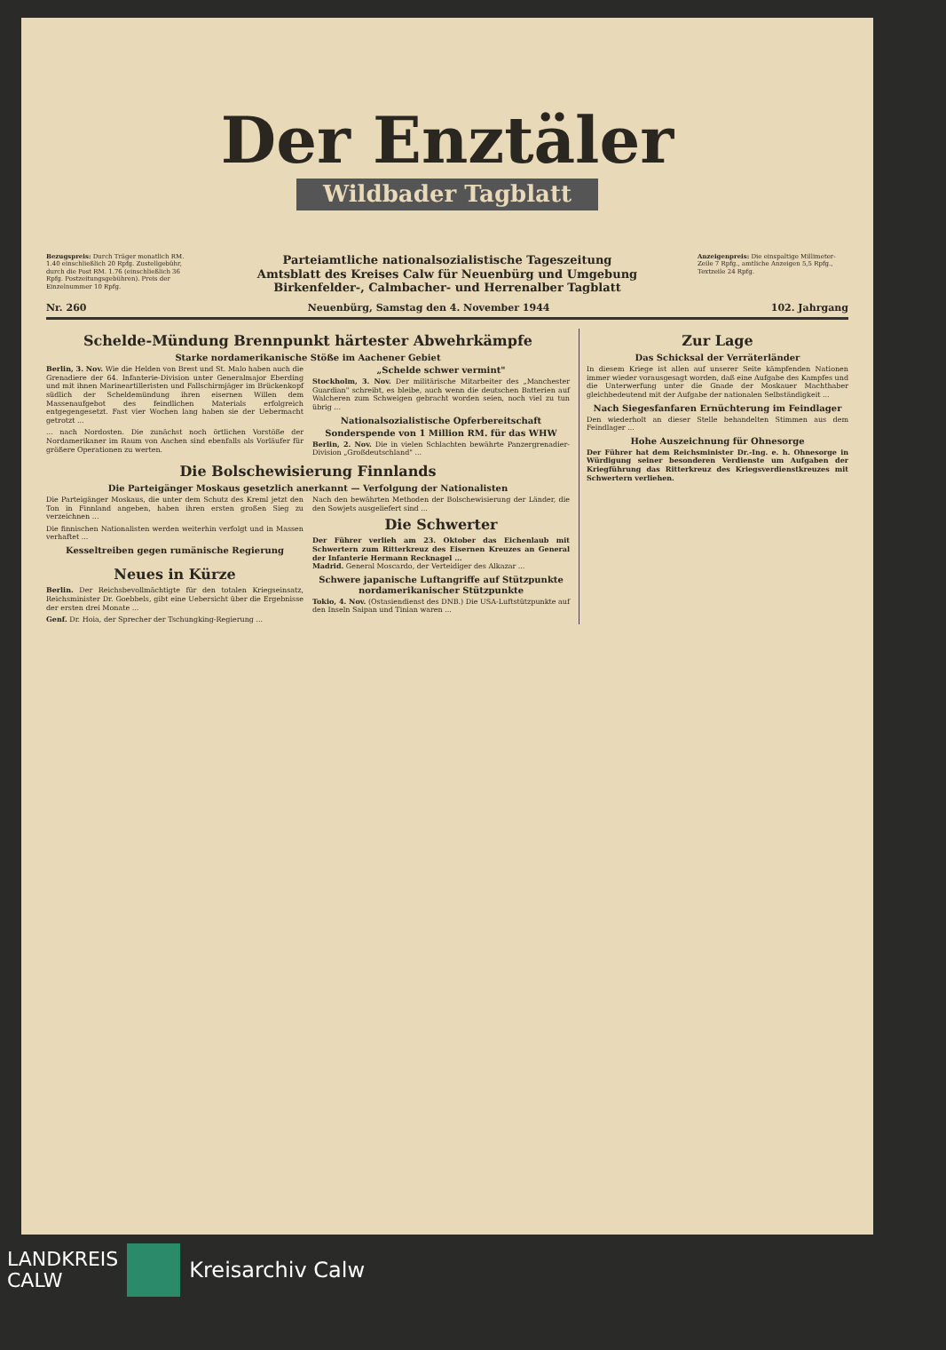Der Enztäler
Wildbader Tagblatt
Bezugspreis: Durch Träger monatlich RM. 1.40 einschließlich 20 Rpfg. Zustellgebühr, durch die Post RM. 1.76 (einschließlich 36 Rpfg. Postzeitungsgebühren). Preis der Einzelnummer 10 Rpfg.
Parteiamtliche nationalsozialistische Tageszeitung
Amtsblatt des Kreises Calw für Neuenbürg und Umgebung
Birkenfelder-, Calmbacher- und Herrenalber Tagblatt
Anzeigenpreis: Die einspaltige Millimeter-Zeile 7 Rpfg., amtliche Anzeigen 5,5 Rpfg., Textzeile 24 Rpfg.
Nr. 260 Neuenbürg, Samstag den 4. November 1944 102. Jahrgang
Schelde-Mündung Brennpunkt härtester Abwehrkämpfe
Starke nordamerikanische Stöße im Aachener Gebiet
Berlin, 3. Nov. Wie die Helden von Brest und St. Malo haben auch die Grenadiere der 64. Infanterie-Division unter Generalmajor Eberding und mit ihnen Marineartilleristen und Fallschirmjäger im Brückenkopf südlich der Scheldemündung ihren eisernen Willen dem Massenaufgebot des feindlichen Materials erfolgreich entgegengesetzt. Fast vier Wochen lang haben sie der Uebermacht getrotzt ...
... nach Nordosten. Die zunächst noch örtlichen Vorstöße der Nordamerikaner im Raum von Aachen sind ebenfalls als Vorläufer für größere Operationen zu werten.
„Schelde schwer vermint"
Stockholm, 3. Nov. Der militärische Mitarbeiter des „Manchester Guardian" schreibt, es bleibe, auch wenn die deutschen Batterien auf Walcheren zum Schweigen gebracht worden seien, noch viel zu tun übrig ...
Nationalsozialistische Opferbereitschaft
Sonderspende von 1 Million RM. für das WHW
Berlin, 2. Nov. Die in vielen Schlachten bewährte Panzergrenadier-Division „Großdeutschland" ...
Die Bolschewisierung Finnlands
Die Parteigänger Moskaus gesetzlich anerkannt — Verfolgung der Nationalisten
Die Parteigänger Moskaus, die unter dem Schutz des Kreml jetzt den Ton in Finnland angeben, haben ihren ersten großen Sieg zu verzeichnen ...
Die finnischen Nationalisten werden weiterhin verfolgt und in Massen verhaftet ...
Kesseltreiben gegen rumänische Regierung
Nach den bewährten Methoden der Bolschewisierung der Länder, die den Sowjets ausgeliefert sind ...
Die Schwerter
Der Führer verlieh am 23. Oktober das Eichenlaub mit Schwertern zum Ritterkreuz des Eisernen Kreuzes an General der Infanterie Hermann Recknagel ...
Neues in Kürze
Berlin. Der Reichsbevollmächtigte für den totalen Kriegseinsatz, Reichsminister Dr. Goebbels, gibt eine Uebersicht über die Ergebnisse der ersten drei Monate ...
Genf. Dr. Hoia, der Sprecher der Tschungking-Regierung ...
Madrid. General Moscardo, der Verteidiger des Alkazar ...
Schwere japanische Luftangriffe auf Stützpunkte nordamerikanischer Stützpunkte
Tokio, 4. Nov. (Ostasiendienst des DNB.) Die USA-Luftstützpunkte auf den Inseln Saipan und Tinian waren ...
Zur Lage
Das Schicksal der Verräterländer
In diesem Kriege ist allen auf unserer Seite kämpfenden Nationen immer wieder vorausgesagt worden, daß eine Aufgabe des Kampfes und die Unterwerfung unter die Gnade der Moskauer Machthaber gleichbedeutend mit der Aufgabe der nationalen Selbständigkeit ...
Nach Siegesfanfaren Ernüchterung im Feindlager
Den wiederholt an dieser Stelle behandelten Stimmen aus dem Feindlager ...
Hohe Auszeichnung für Ohnesorge
Der Führer hat dem Reichsminister Dr.-Ing. e. h. Ohnesorge in Würdigung seiner besonderen Verdienste um Aufgaben der Kriegführung das Ritterkreuz des Kriegsverdienstkreuzes mit Schwertern verliehen.
LANDKREIS
CALW
Kreisarchiv Calw